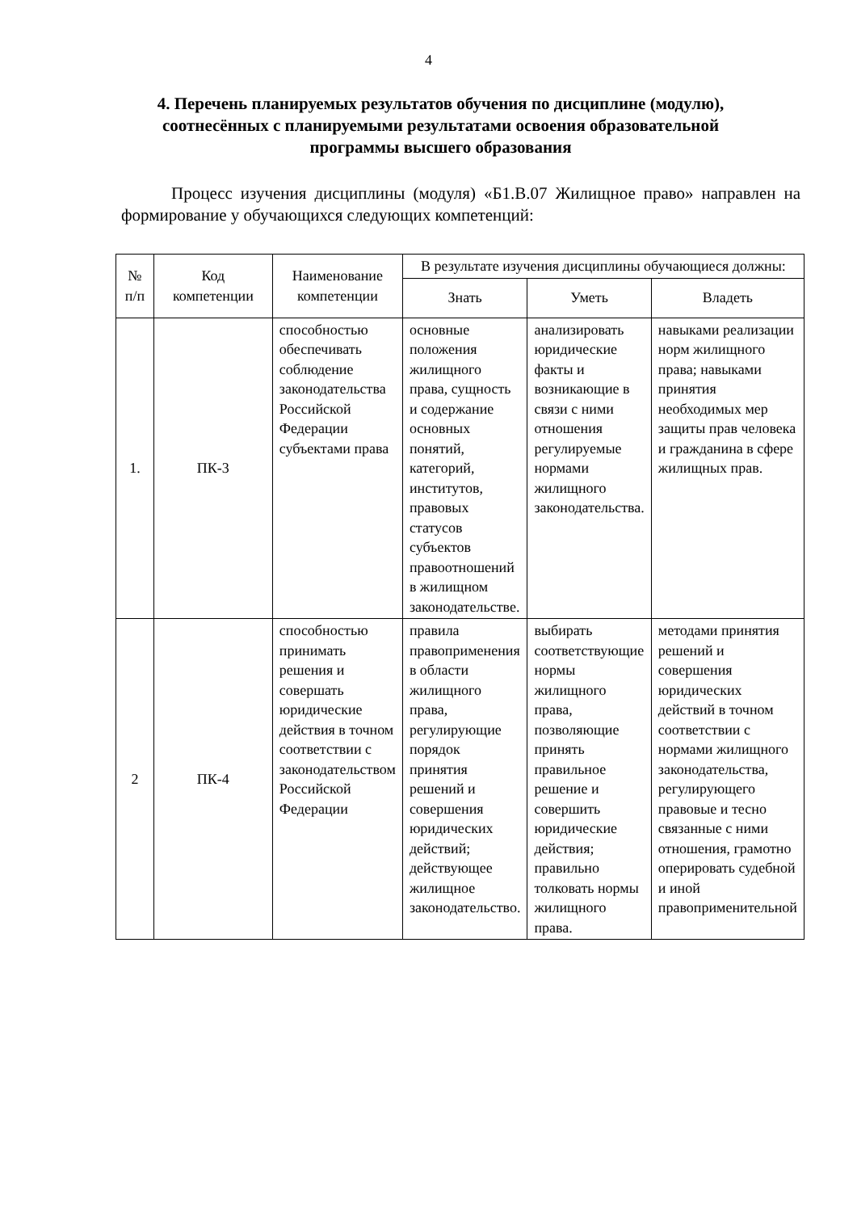4
4. Перечень планируемых результатов обучения по дисциплине (модулю), соотнесённых с планируемыми результатами освоения образовательной программы высшего образования
Процесс изучения дисциплины (модуля) «Б1.В.07 Жилищное право» направлен на формирование у обучающихся следующих компетенций:
| № п/п | Код компетенции | Наименование компетенции | В результате изучения дисциплины обучающиеся должны: | | |
| --- | --- | --- | --- | --- | --- |
| | | | Знать | Уметь | Владеть |
| 1. | ПК-3 | способностью обеспечивать соблюдение законодательства Российской Федерации субъектами права | основные положения жилищного права, сущность и содержание основных понятий, категорий, институтов, правовых статусов субъектов правоотношений в жилищном законодательстве. | анализировать юридические факты и возникающие в связи с ними отношения регулируемые нормами жилищного законодательства. | навыками реализации норм жилищного права; навыками принятия необходимых мер защиты прав человека и гражданина в сфере жилищных прав. |
| 2 | ПК-4 | способностью принимать решения и совершать юридические действия в точном соответствии с законодательством Российской Федерации | правила правоприменения в области жилищного права, регулирующие порядок принятия решений и совершения юридических действий; действующее жилищное законодательство. | выбирать соответствующие нормы жилищного права, позволяющие принять правильное решение и совершить юридические действия; правильно толковать нормы жилищного права. | методами принятия решений и совершения юридических действий в точном соответствии с нормами жилищного законодательства, регулирующего правовые и тесно связанные с ними отношения, грамотно оперировать судебной и иной правоприменительной |